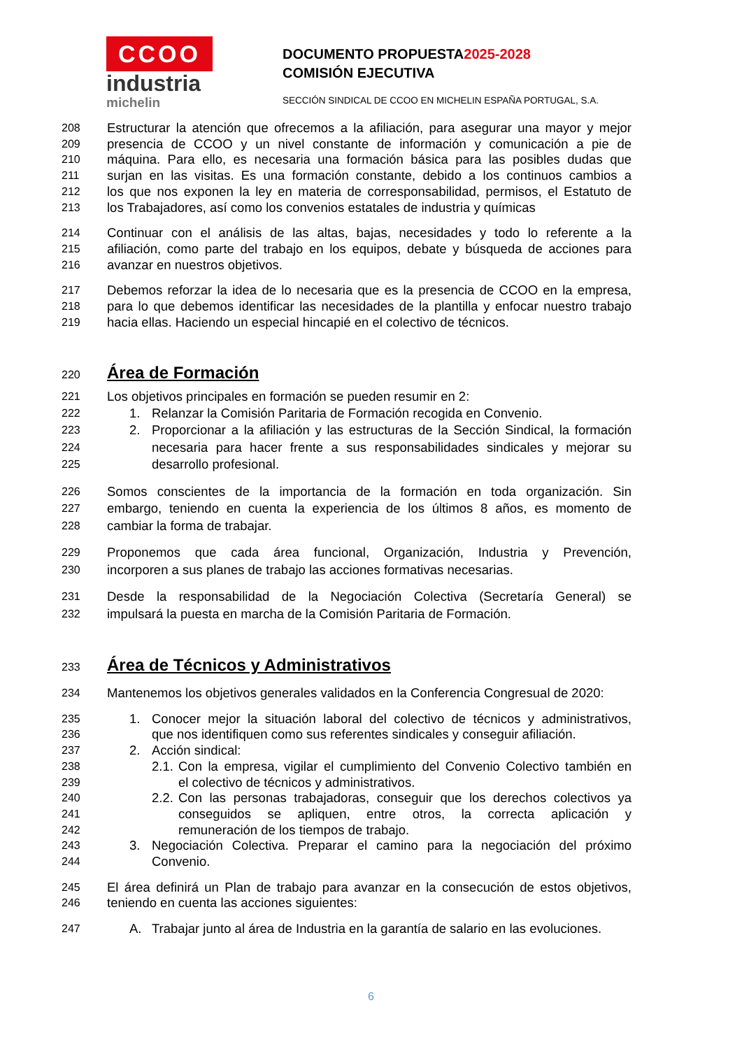CCOO
industria
michelin
DOCUMENTO PROPUESTA2025-2028
COMISIÓN EJECUTIVA
SECCIÓN SINDICAL DE CCOO EN MICHELIN ESPAÑA PORTUGAL, S.A.
208 Estructurar la atención que ofrecemos a la afiliación, para asegurar una mayor y mejor
209 presencia de CCOO y un nivel constante de información y comunicación a pie de
210 máquina. Para ello, es necesaria una formación básica para las posibles dudas que
211 surjan en las visitas. Es una formación constante, debido a los continuos cambios a
212 los que nos exponen la ley en materia de corresponsabilidad, permisos, el Estatuto de
213 los Trabajadores, así como los convenios estatales de industria y químicas
214 Continuar con el análisis de las altas, bajas, necesidades y todo lo referente a la
215 afiliación, como parte del trabajo en los equipos, debate y búsqueda de acciones para
216 avanzar en nuestros objetivos.
217 Debemos reforzar la idea de lo necesaria que es la presencia de CCOO en la empresa,
218 para lo que debemos identificar las necesidades de la plantilla y enfocar nuestro trabajo
219 hacia ellas. Haciendo un especial hincapié en el colectivo de técnicos.
220
Área de Formación
221 Los objetivos principales en formación se pueden resumir en 2:
222 1. Relanzar la Comisión Paritaria de Formación recogida en Convenio.
223 2. Proporcionar a la afiliación y las estructuras de la Sección Sindical, la formación
224 necesaria para hacer frente a sus responsabilidades sindicales y mejorar su
225 desarrollo profesional.
226 Somos conscientes de la importancia de la formación en toda organización. Sin
227 embargo, teniendo en cuenta la experiencia de los últimos 8 años, es momento de
228 cambiar la forma de trabajar.
229 Proponemos que cada área funcional, Organización, Industria y Prevención,
230 incorporen a sus planes de trabajo las acciones formativas necesarias.
231 Desde la responsabilidad de la Negociación Colectiva (Secretaría General) se
232 impulsará la puesta en marcha de la Comisión Paritaria de Formación.
233
Área de Técnicos y Administrativos
234 Mantenemos los objetivos generales validados en la Conferencia Congresual de 2020:
235 1. Conocer mejor la situación laboral del colectivo de técnicos y administrativos,
236 que nos identifiquen como sus referentes sindicales y conseguir afiliación.
237 2. Acción sindical:
238 2.1. Con la empresa, vigilar el cumplimiento del Convenio Colectivo también en
239 el colectivo de técnicos y administrativos.
240 2.2. Con las personas trabajadoras, conseguir que los derechos colectivos ya
241 conseguidos se apliquen, entre otros, la correcta aplicación y
242 remuneración de los tiempos de trabajo.
243 3. Negociación Colectiva. Preparar el camino para la negociación del próximo
244 Convenio.
245 El área definirá un Plan de trabajo para avanzar en la consecución de estos objetivos,
246 teniendo en cuenta las acciones siguientes:
247 A. Trabajar junto al área de Industria en la garantía de salario en las evoluciones.
6